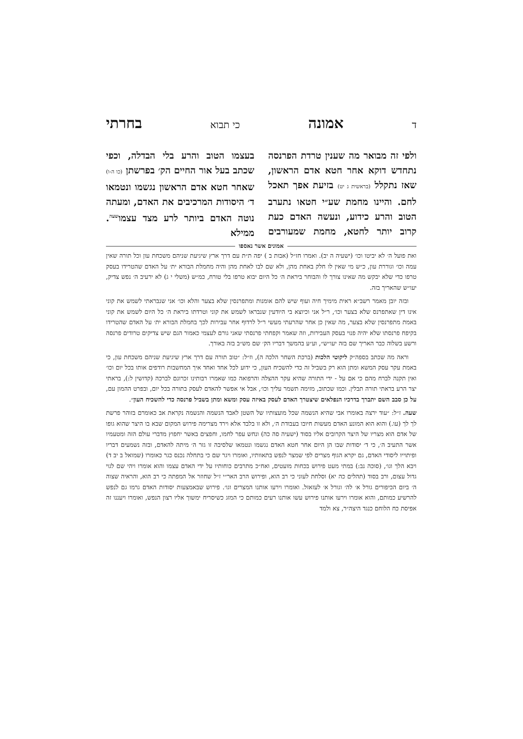דאמונה כי תבוא בחרתי
ולפי זה מבואר מה שענין טרדת הפרנסה נתחדש דוקא אחר חטא אדם הראשון, שאז נתקלל (בראשית ג יט) בזיעת אפך תאכל לחם. והיינו מחמת שע״י חטאו נתערב הטוב והרע כידוע, ונעשה האדם כעת קרוב יותר לחטא, מחמת שמעורבים בעצמו הטוב והרע בלי הבדלה, וכפי שכתב בעל אור החיים הק׳ בפרשתן (כו ה-ו) שאחר חטא אדם הראשון נגשמו ונטמאו ד׳ היסודות המרכיבים את האדם, ומעתה נוטה האדם ביותר לרע מצד עצמו<sup>שעה</sup>. ממילא
אמונים אשר נאספו
ואת פועל ה׳ לא יביטו וכו׳ (ישעיה ה יב). ואמרו חז״ל (אבות ב ) יפה ת״ת עם דרך ארץ שיגיעת שניהם משכחת עון וכל תורה שאין עמה וכו׳ וגוררת עון, כ״ש מי שאין לו חלק באחת מהן, ולא שם לבו לאחת מהן והיה מחמלת הבורא ית׳ על האדם שהטרידו בעסק טרפו כדי שלא יבקש מה שאינו צורך לו והבוחר ביראת ה׳ כל היום יבוא טרפו בלי טורח, כמ״ש (משלי י ג) לא ירעיב ה׳ נפש צדיק, יעו״ש שהאריך בזה.
ובזה יובן מאמר רשב״א ראית מימיך חיה ועוף שיש להם אומנות ומתפרנסין שלא בצער והלא וכו׳ אני שנבראתי לשמש את קוני אינו דין שאתפרנס שלא בצער וכו׳, ר״ל אני וכיוצא בי היודעין שנבראו לשמש את קוני וטרדתו ביראת ה׳ כל היום לשמש את קוני באמת מתפרנסין שלא בצער, מה שאין כן אחר שהרעתי מעשי ר״ל לרדוף אחר עבירות לכך בחמלת הבורא ית׳ על האדם שהטרידו בקיפח פרנסתו שלא יהיה פנוי בעסק העבירות, וזה שאמר וקפחתי פרנסתי שאני גורם לעצמי כאמור הגם שיש צדיקים טרודים פרנסה ורשע בשלוה כבר האריך שם בזה יעו״ש״, וע״ע בהמשך דבריו הק׳ שם מש״ב בזה באורך.
וראה מה שכתב בספה״ק ליקוטי הלכות (ברכת השחר הלכה ה), וז״ל: ״טוב תורה עם דרך ארץ שיגיעת שניהם משכחת עון, כי באמת עקר עסק המשא ומתן הוא רק בשביל זה כדי להשכיח העון, כי ידוע לכל אחד ואחד איך המחשבות רודפים אותו בכל יום וכו׳ ואין תקנה לברח מהם כי אם על - ידי התורה שהיא עקר ההצלה והרפואה כמו שאמרו רבותינו זכרונם לברכה (קדושין ל:), בראתי יצר הרע בראתי תורה תבלין. וכמו שכתוב, מזימה תשמר עליך וכו׳, אבל אי אפשר להאדם לעסק בתורה בכל יום, ובפרט ההמון עם, על כן סבב השם יתברך בדרכיו הנפלאים שיצטרך האדם לעסק באיזה עסק ומשא ומתן בשביל פרנסה כדי להשכיח העון״.
שעה. ז״ל: ״עוד ירצה באומרו אבי שהיא הנשמה שכל מועצותיו של השטן לאבד הנשמה והנשמה נקראת אב כאומרם בזוהר פרשת לך לך (עו.) והוא הוא המונע האדם מעשות חיובו בעבודת ה׳, ולא זו בלבד אלא וירד מצרימה פירוש המקום שבא בו היצר שהוא גופו של אדם הוא מצריו של היצר הקרובים אליו בסוד (ישעיה סה כה) ונחש עפר לחמו, וחפצים באשר יחפוץ מדברי עולם הזה ומטעמיו אשר התעיב ה׳, כי ד׳ יסודות שבו הן היום אחר חטא האדם נגשמו ונטמאו שלסיבה זו גזר ה׳ מיתה להאדם, ובזה נשמעים דבריו ופיתוייו ליסודי האדם, גם יקרא הגוף מצרים לפי שמצר לנפש בתאוותיו, ואומרו ויגר שם כי בתחלה נכנס כגר כאומרו (שמואל ב יב ד) ויבא הלך וגו׳, (סוכה נב:) במתי מעט פירוש בכחות מועטים, ואח״כ מתרבים כוחותיו על ידי האדם עצמו והוא אומרו ויהי שם לגוי גדול עצום, ורב בסוד (תהלים כה יא) וסלחת לעוני כי רב הוא, ופירוש הרב האר״י ז״ל שחוזר אל המפתה כי רב הוא, והראיה שצוה ה׳ ביום הכיפורים גורל א׳ לה׳ וגורל א׳ לעזאזל. ואומרו וירעו אותנו המצרים וגו׳. פירוש שבאמצעות יסודות האדם גרמו גם לנפש להרשיע כמותם, והוא אומרו וירעו אותנו פירוש עשו אותנו רעים כמותם כי המזג כשיסריח ימשוך אליו רצון הנפש, ואומרו ויעננו זה אפיסת כח הלוחם כנגד היצה״ר, צא ולמד